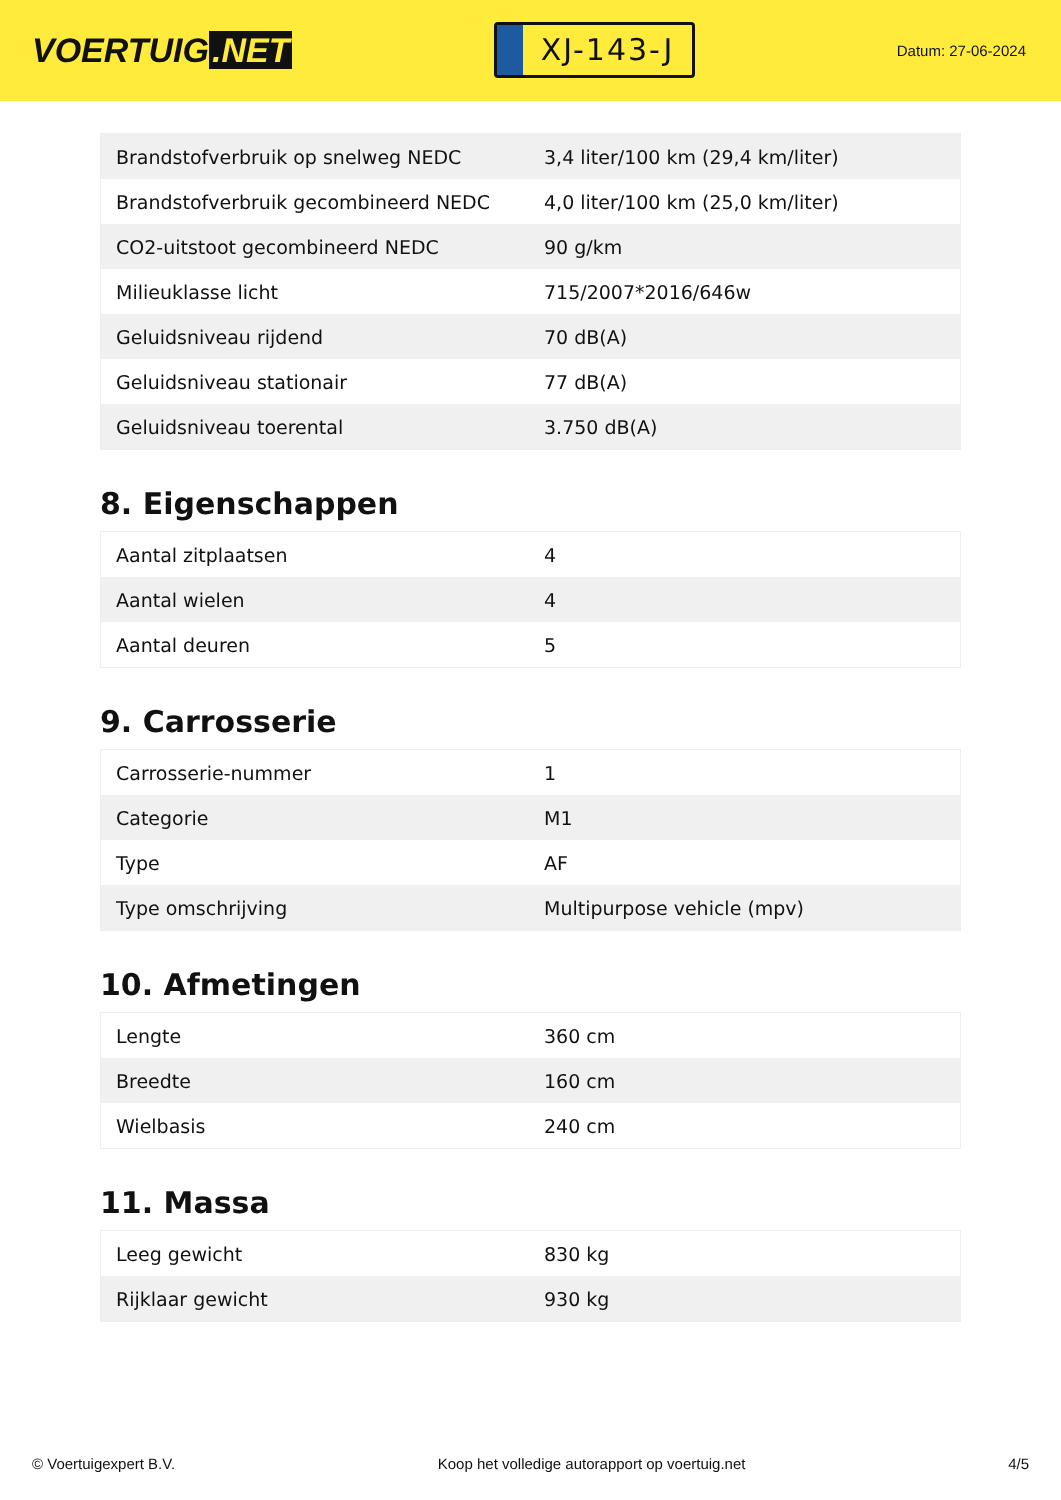VOERTUIG.NET
XJ-143-J
Datum: 27-06-2024
| Brandstofverbruik op snelweg NEDC | 3,4 liter/100 km (29,4 km/liter) |
| Brandstofverbruik gecombineerd NEDC | 4,0 liter/100 km (25,0 km/liter) |
| CO2-uitstoot gecombineerd NEDC | 90 g/km |
| Milieuklasse licht | 715/2007*2016/646w |
| Geluidsniveau rijdend | 70 dB(A) |
| Geluidsniveau stationair | 77 dB(A) |
| Geluidsniveau toerental | 3.750 dB(A) |
8. Eigenschappen
| Aantal zitplaatsen | 4 |
| Aantal wielen | 4 |
| Aantal deuren | 5 |
9. Carrosserie
| Carrosserie-nummer | 1 |
| Categorie | M1 |
| Type | AF |
| Type omschrijving | Multipurpose vehicle (mpv) |
10. Afmetingen
| Lengte | 360 cm |
| Breedte | 160 cm |
| Wielbasis | 240 cm |
11. Massa
| Leeg gewicht | 830 kg |
| Rijklaar gewicht | 930 kg |
© Voertuigexpert B.V. Koop het volledige autorapport op voertuig.net 4/5